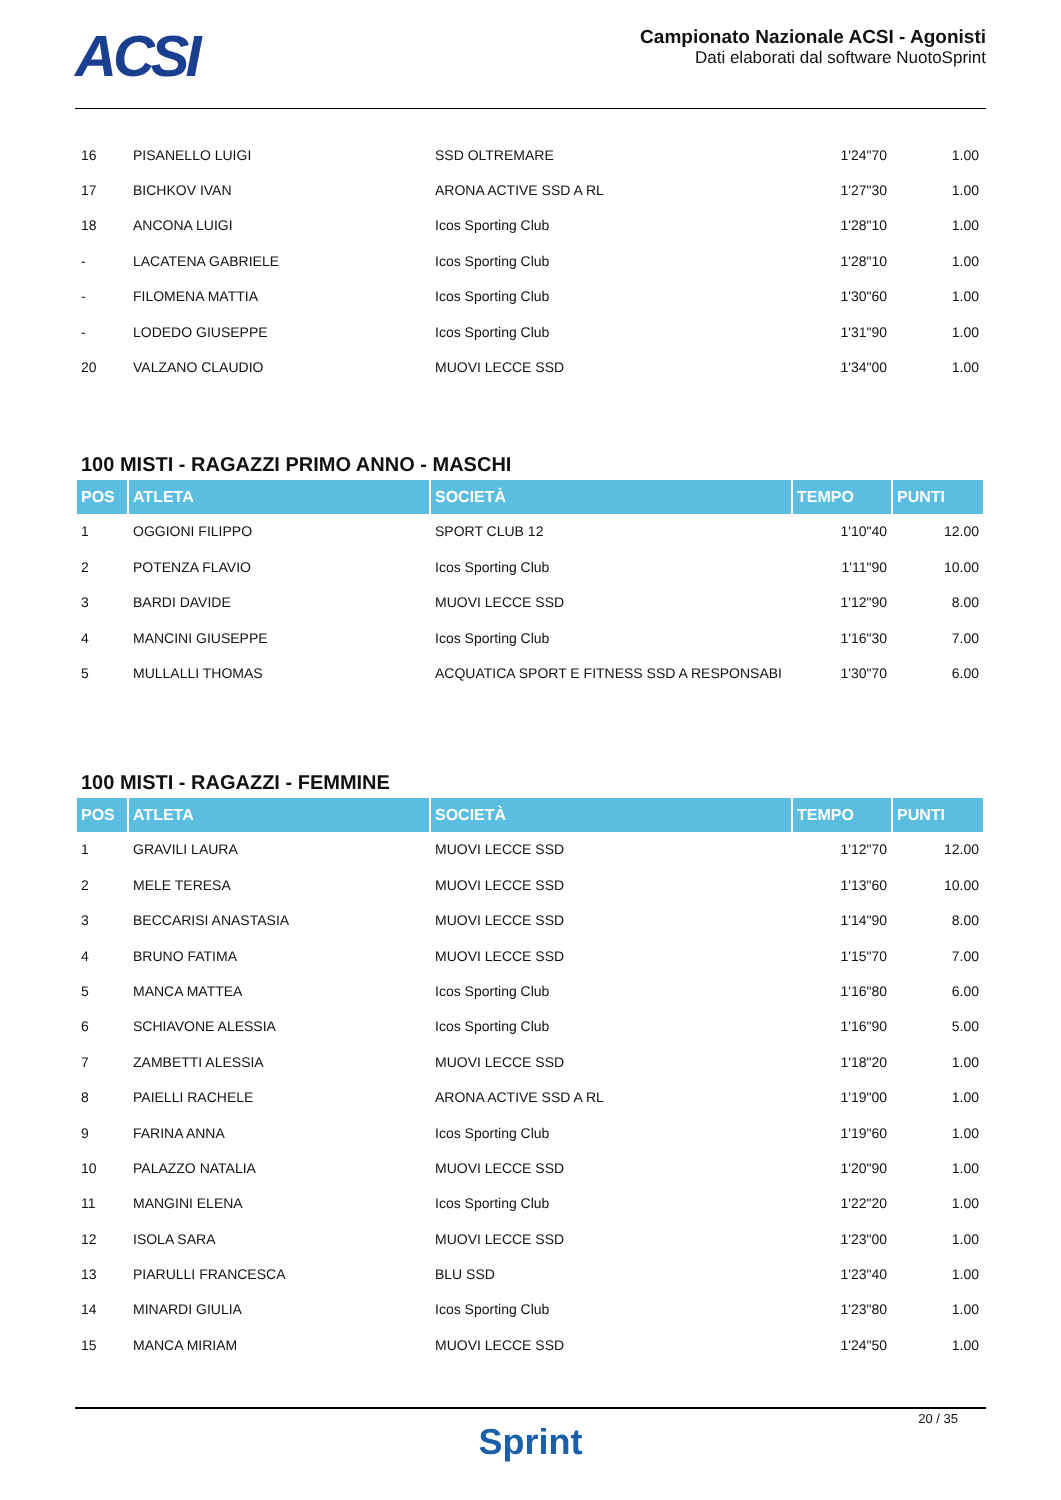ACSI
Campionato Nazionale ACSI - Agonisti
Dati elaborati dal software NuotoSprint
| 16 | PISANELLO LUIGI | SSD OLTREMARE | 1'24"70 | 1.00 |
| 17 | BICHKOV IVAN | ARONA ACTIVE SSD A RL | 1'27"30 | 1.00 |
| 18 | ANCONA LUIGI | Icos Sporting Club | 1'28"10 | 1.00 |
| - | LACATENA GABRIELE | Icos Sporting Club | 1'28"10 | 1.00 |
| - | FILOMENA MATTIA | Icos Sporting Club | 1'30"60 | 1.00 |
| - | LODEDO GIUSEPPE | Icos Sporting Club | 1'31"90 | 1.00 |
| 20 | VALZANO CLAUDIO | MUOVI LECCE SSD | 1'34"00 | 1.00 |
100 MISTI - RAGAZZI PRIMO ANNO - MASCHI
| POS | ATLETA | SOCIETÀ | TEMPO | PUNTI |
| --- | --- | --- | --- | --- |
| 1 | OGGIONI FILIPPO | SPORT CLUB 12 | 1'10"40 | 12.00 |
| 2 | POTENZA FLAVIO | Icos Sporting Club | 1'11"90 | 10.00 |
| 3 | BARDI DAVIDE | MUOVI LECCE SSD | 1'12"90 | 8.00 |
| 4 | MANCINI GIUSEPPE | Icos Sporting Club | 1'16"30 | 7.00 |
| 5 | MULLALLI THOMAS | ACQUATICA SPORT E FITNESS SSD A RESPONSABI | 1'30"70 | 6.00 |
100 MISTI - RAGAZZI - FEMMINE
| POS | ATLETA | SOCIETÀ | TEMPO | PUNTI |
| --- | --- | --- | --- | --- |
| 1 | GRAVILI LAURA | MUOVI LECCE SSD | 1'12"70 | 12.00 |
| 2 | MELE TERESA | MUOVI LECCE SSD | 1'13"60 | 10.00 |
| 3 | BECCARISI ANASTASIA | MUOVI LECCE SSD | 1'14"90 | 8.00 |
| 4 | BRUNO FATIMA | MUOVI LECCE SSD | 1'15"70 | 7.00 |
| 5 | MANCA MATTEA | Icos Sporting Club | 1'16"80 | 6.00 |
| 6 | SCHIAVONE ALESSIA | Icos Sporting Club | 1'16"90 | 5.00 |
| 7 | ZAMBETTI ALESSIA | MUOVI LECCE SSD | 1'18"20 | 1.00 |
| 8 | PAIELLI RACHELE | ARONA ACTIVE SSD A RL | 1'19"00 | 1.00 |
| 9 | FARINA ANNA | Icos Sporting Club | 1'19"60 | 1.00 |
| 10 | PALAZZO NATALIA | MUOVI LECCE SSD | 1'20"90 | 1.00 |
| 11 | MANGINI ELENA | Icos Sporting Club | 1'22"20 | 1.00 |
| 12 | ISOLA SARA | MUOVI LECCE SSD | 1'23"00 | 1.00 |
| 13 | PIARULLI FRANCESCA | BLU SSD | 1'23"40 | 1.00 |
| 14 | MINARDI GIULIA | Icos Sporting Club | 1'23"80 | 1.00 |
| 15 | MANCA MIRIAM | MUOVI LECCE SSD | 1'24"50 | 1.00 |
Sprint
20 / 35